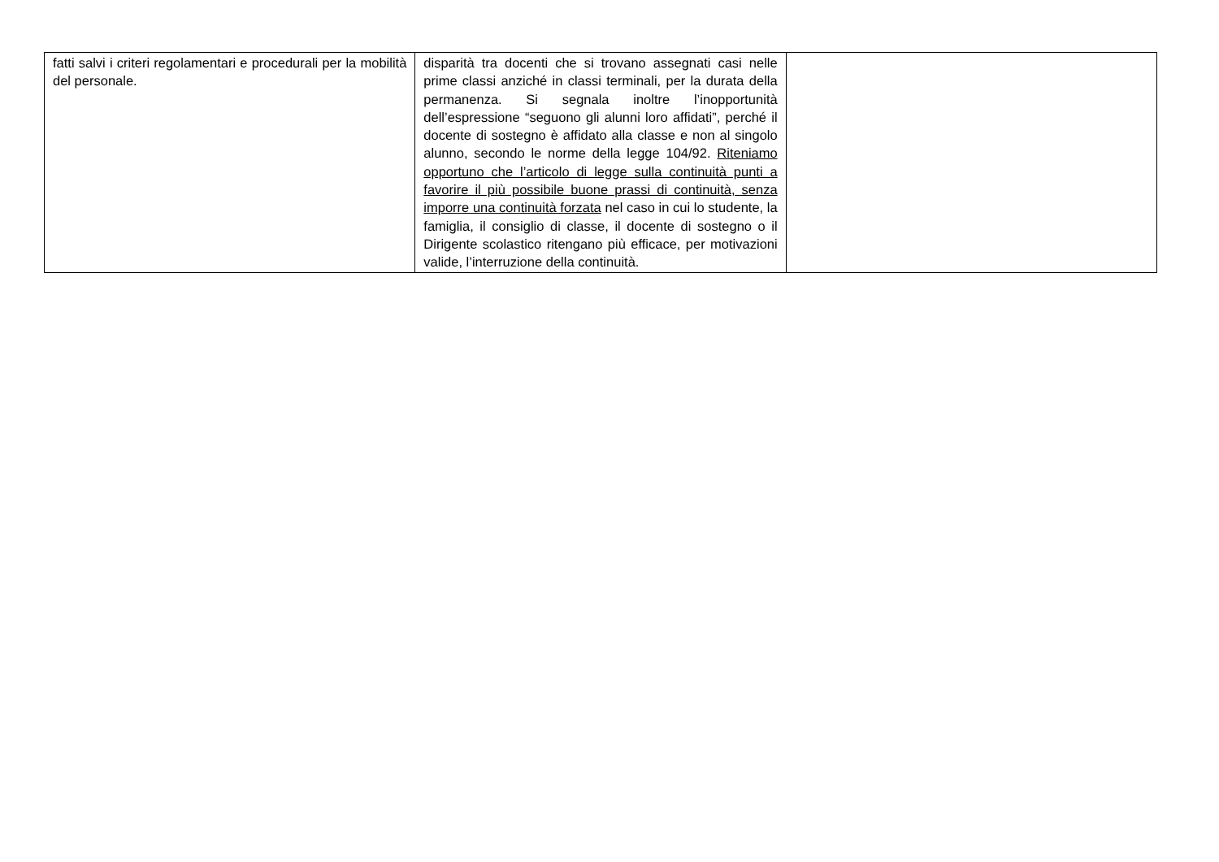| fatti salvi i criteri regolamentari e procedurali per la mobilità del personale. | disparità tra docenti che si trovano assegnati casi nelle prime classi anziché in classi terminali, per la durata della permanenza. Si segnala inoltre l’inopportunità dell’espressione “seguono gli alunni loro affidati”, perché il docente di sostegno è affidato alla classe e non al singolo alunno, secondo le norme della legge 104/92. Riteniamo opportuno che l’articolo di legge sulla continuità punti a favorire il più possibile buone prassi di continuità, senza imporre una continuità forzata nel caso in cui lo studente, la famiglia, il consiglio di classe, il docente di sostegno o il Dirigente scolastico ritengano più efficace, per motivazioni valide, l’interruzione della continuità. | |